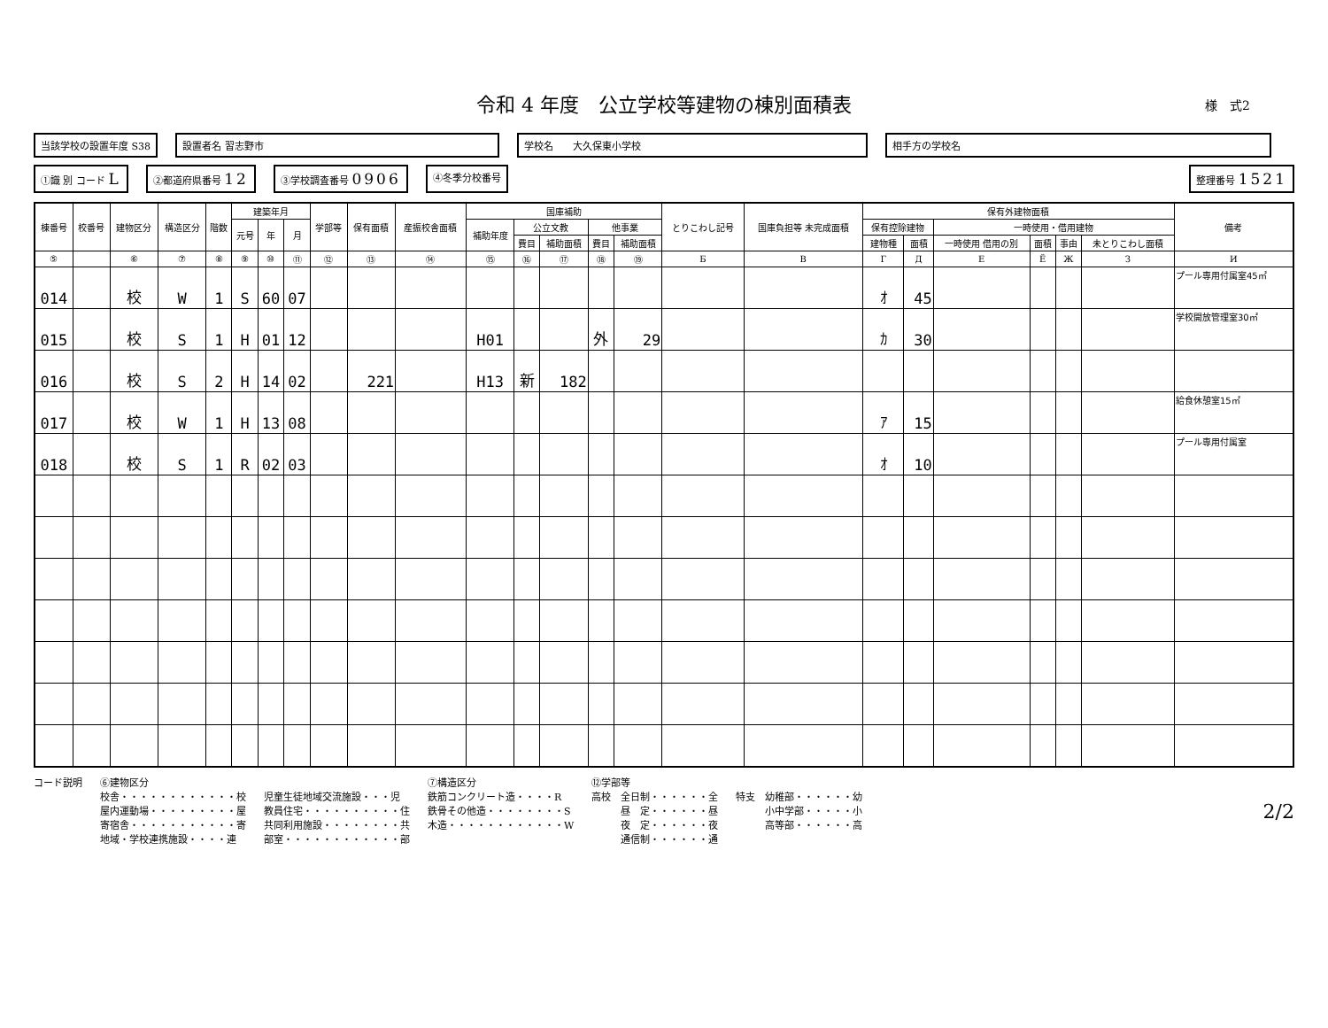令和 4 年度　公立学校等建物の棟別面積表 様　式2
当該学校の設置年度 S38 設置者名 習志野市 学校名　　大久保東小学校 相手方の学校名
①識 別 コード L
②都道府県番号 12
③学校調査番号 0906
④冬季分校番号 整理番号 1521
| 棟番号 | 校番号 | 建物区分 | 構造区分 | 階数 | 建築年月 | | | 学部等 | 保有面積 | 産振校舎面積 | 国庫補助 | | | | | とりこわし記号 | 国庫負担等 未完成面積 | 保有外建物面積 | | | | | | 備考 |
| --- | --- | --- | --- | --- | --- | --- | --- | --- | --- | --- | --- | --- | --- | --- | --- | --- | --- | --- | --- | --- | --- | --- | --- | --- |
| | | | | | 元号 | 年 | 月 | | | | 補助年度 | 公立文教 | | 他事業 | | | | 保有控除建物 | | 一時使用・借用建物 | | | | |
| | | | | | | | | | | | | 費目 | 補助面積 | 費目 | 補助面積 | | | 建物種 | 面積 | 一時使用 借用の別 | 面積 | 事由 | 未とりこわし面積 | |
| ⑤ | | ⑥ | ⑦ | ⑧ | ⑨ | ⑩ | ⑪ | ⑫ | ⑬ | ⑭ | ⑮ | ⑯ | ⑰ | ⑱ | ⑲ | Б | В | Г | Д | Е | Ё | Ж | З | И |
| 014 | | 校 | W | 1 | S | 60 | 07 | | | | | | | | | | | ｵ | 45 | | | | | プール専用付属室45㎡ |
| 015 | | 校 | S | 1 | H | 01 | 12 | | | | H01 | | | 外 | 29 | | | ｶ | 30 | | | | | 学校開放管理室30㎡ |
| 016 | | 校 | S | 2 | H | 14 | 02 | | 221 | | H13 | 新 | 182 | | | | | | | | | | | |
| 017 | | 校 | W | 1 | H | 13 | 08 | | | | | | | | | | | ｱ | 15 | | | | | 給食休憩室15㎡ |
| 018 | | 校 | S | 1 | R | 02 | 03 | | | | | | | | | | | ｵ | 10 | | | | | プール専用付属室 |
コード説明 ⑥建物区分
校舎・・・・・・・・・・・・校
屋内運動場・・・・・・・・・屋
寄宿舎・・・・・・・・・・・寄
地域・学校連携施設・・・・連
児童生徒地域交流施設・・・児
教員住宅・・・・・・・・・・住
共同利用施設・・・・・・・・共
部室・・・・・・・・・・・・部
⑦構造区分
鉄筋コンクリート造・・・・R
鉄骨その他造・・・・・・・・S
木造・・・・・・・・・・・・W
⑫学部等
高校　全日制・・・・・・全
　　　昼　定・・・・・・昼
　　　夜　定・・・・・・夜
　　　通信制・・・・・・通
特支　幼稚部・・・・・・幼
　　　小中学部・・・・・小
　　　高等部・・・・・・高
2/2